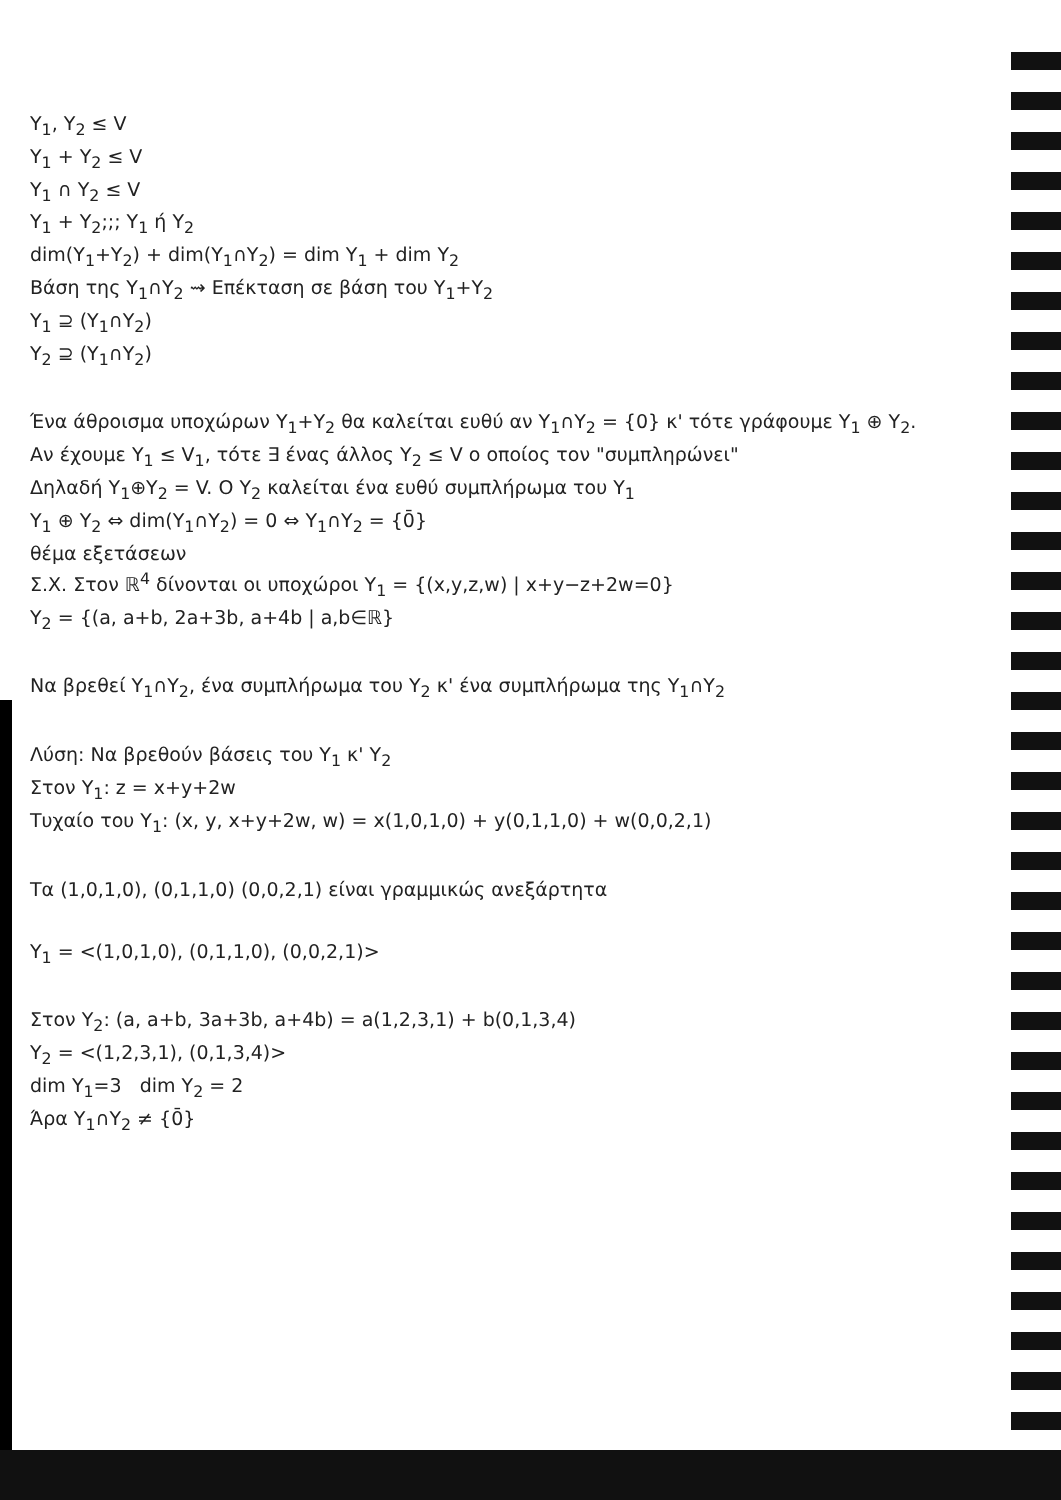Y<sub>1</sub>, Y<sub>2</sub> ≤ V
Y<sub>1</sub> + Y<sub>2</sub> ≤ V
Y<sub>1</sub> ∩ Y<sub>2</sub> ≤ V
Y<sub>1</sub> + Y<sub>2</sub>;;; Y<sub>1</sub> ή Y<sub>2</sub>
dim(Y<sub>1</sub>+Y<sub>2</sub>) + dim(Y<sub>1</sub>∩Y<sub>2</sub>) = dim Y<sub>1</sub> + dim Y<sub>2</sub>
Βάση της Y<sub>1</sub>∩Y<sub>2</sub> ⇝ Επέκταση σε βάση του Y<sub>1</sub>+Y<sub>2</sub>
Y<sub>1</sub> ⊇ (Y<sub>1</sub>∩Y<sub>2</sub>)
Y<sub>2</sub> ⊇ (Y<sub>1</sub>∩Y<sub>2</sub>)
Ένα άθροισμα υποχώρων Y<sub>1</sub>+Y<sub>2</sub> θα καλείται ευθύ αν Y<sub>1</sub>∩Y<sub>2</sub> = {0} κ' τότε γράφουμε Y<sub>1</sub> ⊕ Y<sub>2</sub>.
Αν έχουμε Y<sub>1</sub> ≤ V<sub>1</sub>, τότε ∃ ένας άλλος Y<sub>2</sub> ≤ V ο οποίος τον "συμπληρώνει"
Δηλαδή Y<sub>1</sub>⊕Y<sub>2</sub> = V. Ο Y<sub>2</sub> καλείται ένα ευθύ συμπλήρωμα του Y<sub>1</sub>
Y<sub>1</sub> ⊕ Y<sub>2</sub> ⇔ dim(Y<sub>1</sub>∩Y<sub>2</sub>) = 0 ⇔ Y<sub>1</sub>∩Y<sub>2</sub> = {0̄}
θέμα εξετάσεων
Σ.Χ. Στον ℝ<sup>4</sup> δίνονται οι υποχώροι Y<sub>1</sub> = {(x,y,z,w) | x+y−z+2w=0}
Y<sub>2</sub> = {(a, a+b, 2a+3b, a+4b | a,b∈ℝ}
Να βρεθεί Y<sub>1</sub>∩Y<sub>2</sub>, ένα συμπλήρωμα του Y<sub>2</sub> κ' ένα συμπλήρωμα της Y<sub>1</sub>∩Y<sub>2</sub>
Λύση: Να βρεθούν βάσεις του Y<sub>1</sub> κ' Y<sub>2</sub>
Στον Y<sub>1</sub>: z = x+y+2w
Τυχαίο του Y<sub>1</sub>: (x, y, x+y+2w, w) = x(1,0,1,0) + y(0,1,1,0) + w(0,0,2,1)
Τα (1,0,1,0), (0,1,1,0) (0,0,2,1) είναι γραμμικώς ανεξάρτητα
Y<sub>1</sub> = <(1,0,1,0), (0,1,1,0), (0,0,2,1)>
Στον Y<sub>2</sub>: (a, a+b, 3a+3b, a+4b) = a(1,2,3,1) + b(0,1,3,4)
Y<sub>2</sub> = <(1,2,3,1), (0,1,3,4)>
dim Y<sub>1</sub>=3 dim Y<sub>2</sub> = 2
Άρα Y<sub>1</sub>∩Y<sub>2</sub> ≠ {0̄}